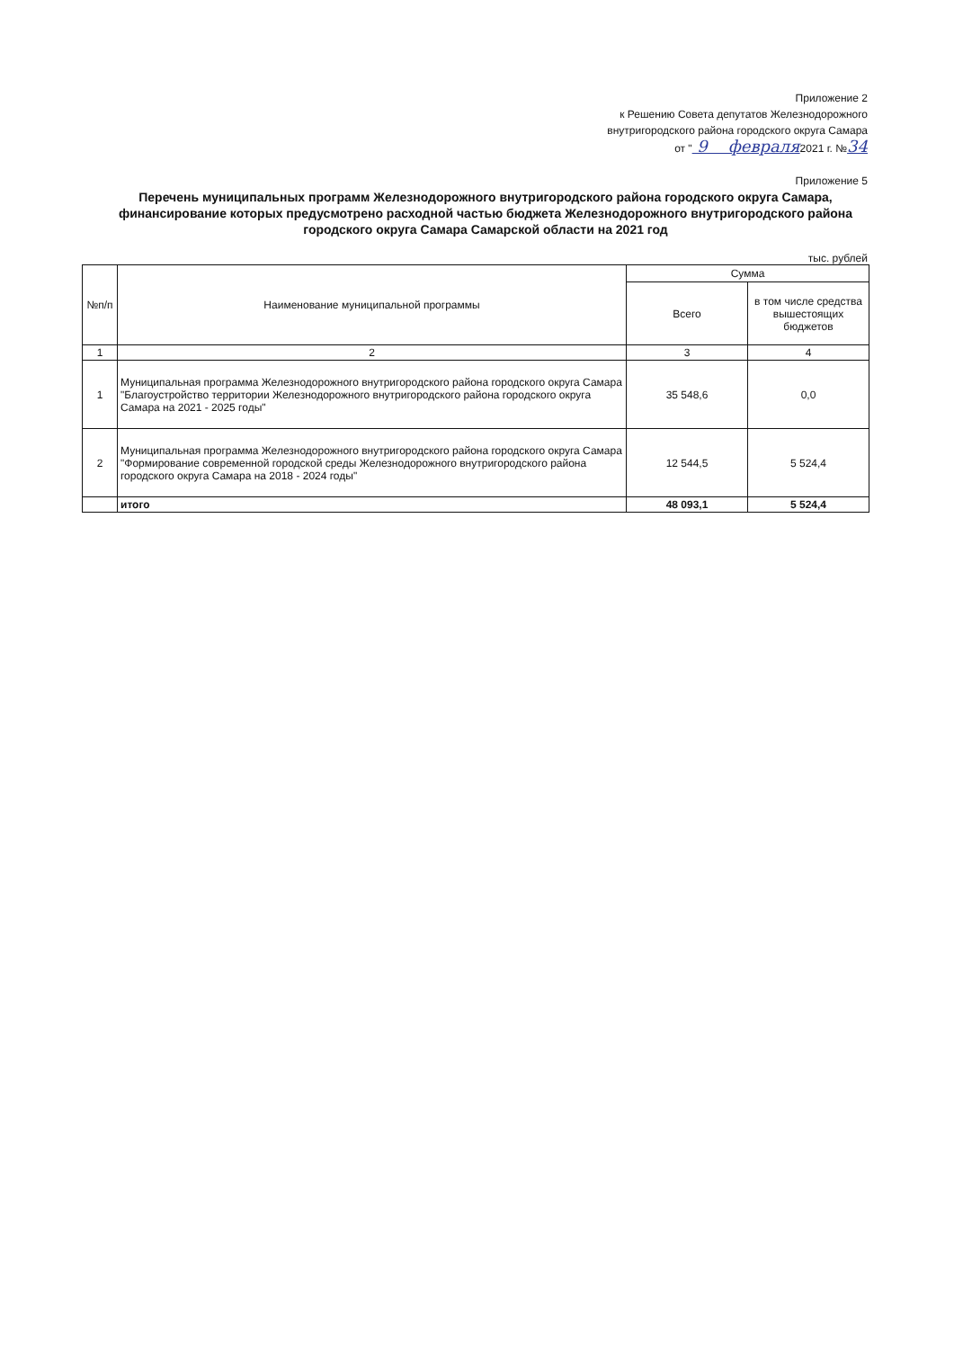Приложение 2
к Решению Совета депутатов Железнодорожного
внутригородского района городского округа Самара
от " 9 февраля2021 г. №34
Приложение 5
Перечень муниципальных программ Железнодорожного внутригородского района городского округа Самара, финансирование которых предусмотрено расходной частью бюджета Железнодорожного внутригородского района городского округа Самара Самарской области на 2021 год
тыс. рублей
| №п/п | Наименование муниципальной программы | Сумма | |
| --- | --- | --- | --- |
| | | Всего | в том числе средства вышестоящих бюджетов |
| 1 | 2 | 3 | 4 |
| 1 | Муниципальная программа Железнодорожного внутригородского района городского округа Самара "Благоустройство территории Железнодорожного внутригородского района городского округа Самара на 2021 - 2025 годы" | 35 548,6 | 0,0 |
| 2 | Муниципальная программа Железнодорожного внутригородского района городского округа Самара "Формирование современной городской среды Железнодорожного внутригородского района городского округа Самара на 2018 - 2024 годы" | 12 544,5 | 5 524,4 |
| | итого | 48 093,1 | 5 524,4 |